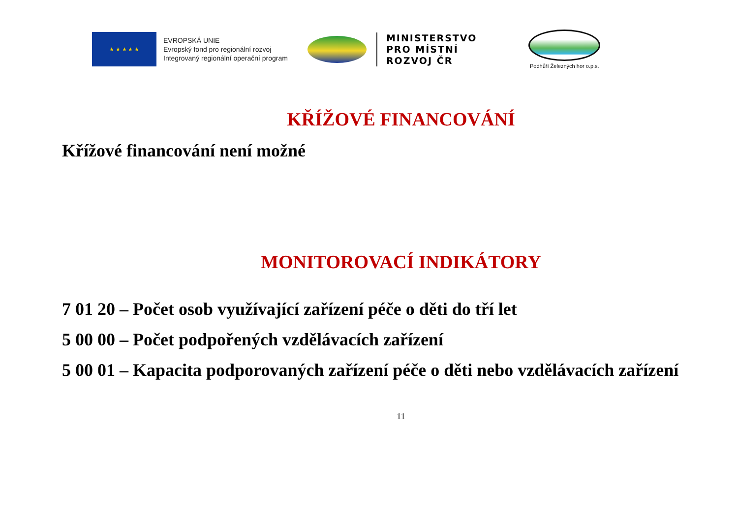★ ★ ★ ★ ★
EVROPSKÁ UNIE
Evropský fond pro regionální rozvoj
Integrovaný regionální operační program
MINISTERSTVO
PRO MÍSTNÍ
ROZVOJ ČR
Podhůří Železných hor o.p.s.
KŘÍŽOVÉ FINANCOVÁNÍ
Křížové financování není možné
MONITOROVACÍ INDIKÁTORY
7 01 20 – Počet osob využívající zařízení péče o děti do tří let
5 00 00 – Počet podpořených vzdělávacích zařízení
5 00 01 – Kapacita podporovaných zařízení péče o děti nebo vzdělávacích zařízení
11